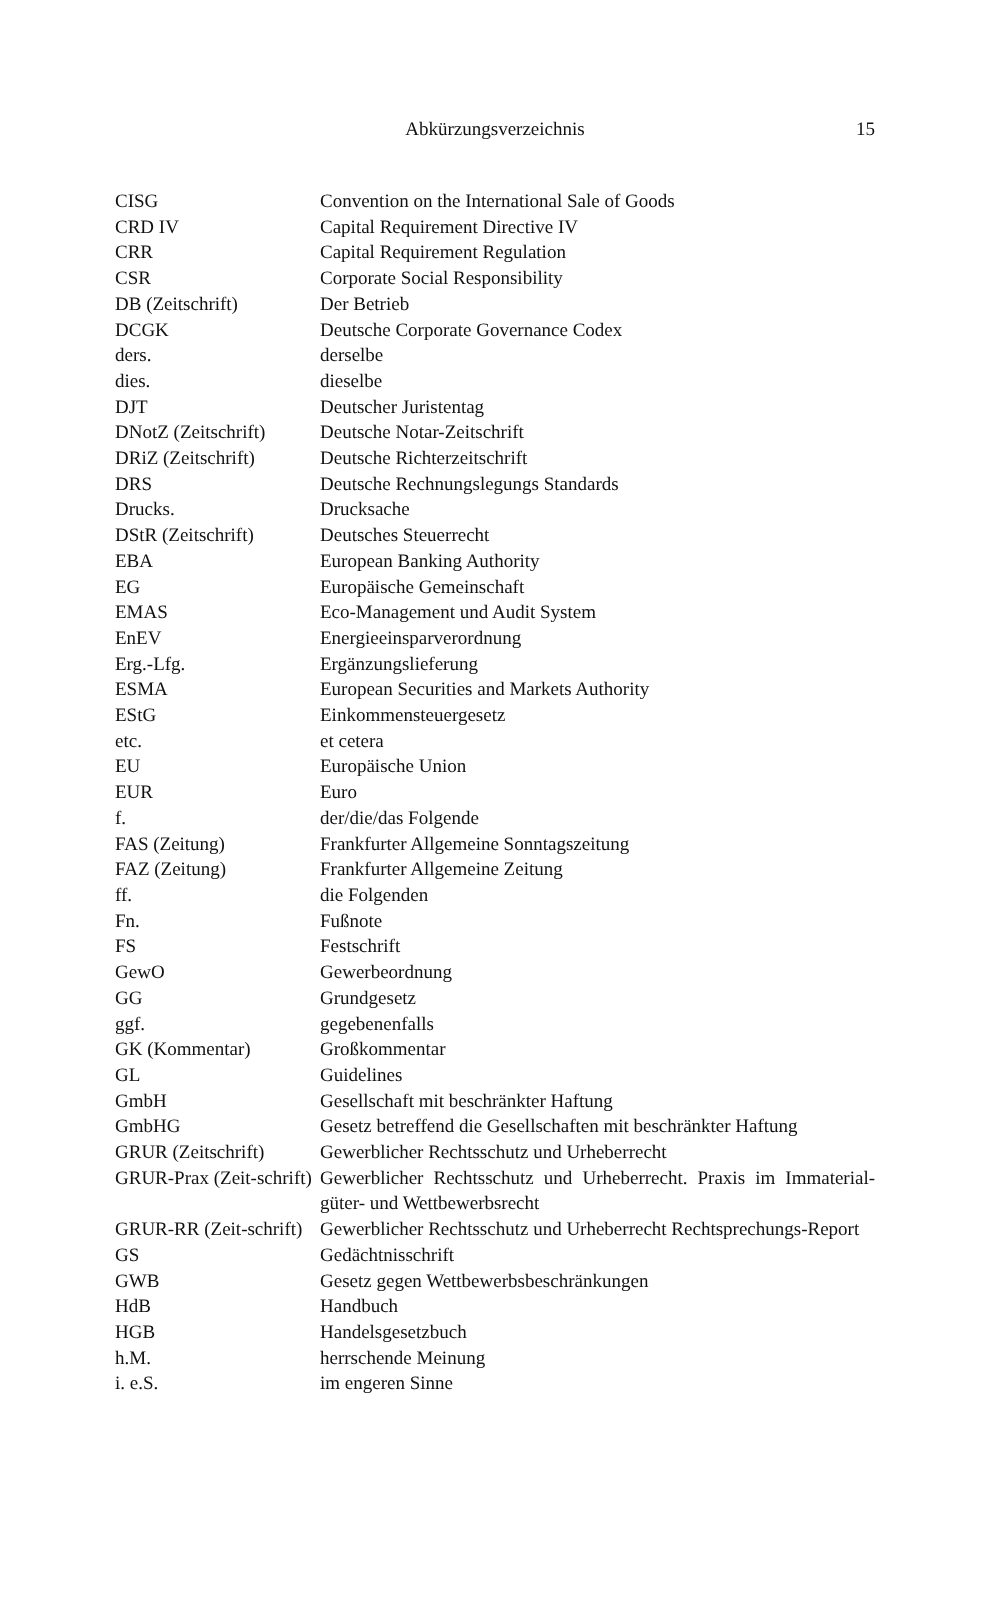Abkürzungsverzeichnis
15
| CISG | Convention on the International Sale of Goods |
| CRD IV | Capital Requirement Directive IV |
| CRR | Capital Requirement Regulation |
| CSR | Corporate Social Responsibility |
| DB (Zeitschrift) | Der Betrieb |
| DCGK | Deutsche Corporate Governance Codex |
| ders. | derselbe |
| dies. | dieselbe |
| DJT | Deutscher Juristentag |
| DNotZ (Zeitschrift) | Deutsche Notar-Zeitschrift |
| DRiZ (Zeitschrift) | Deutsche Richterzeitschrift |
| DRS | Deutsche Rechnungslegungs Standards |
| Drucks. | Drucksache |
| DStR (Zeitschrift) | Deutsches Steuerrecht |
| EBA | European Banking Authority |
| EG | Europäische Gemeinschaft |
| EMAS | Eco-Management und Audit System |
| EnEV | Energieeinsparverordnung |
| Erg.-Lfg. | Ergänzungslieferung |
| ESMA | European Securities and Markets Authority |
| EStG | Einkommensteuergesetz |
| etc. | et cetera |
| EU | Europäische Union |
| EUR | Euro |
| f. | der/die/das Folgende |
| FAS (Zeitung) | Frankfurter Allgemeine Sonntagszeitung |
| FAZ (Zeitung) | Frankfurter Allgemeine Zeitung |
| ff. | die Folgenden |
| Fn. | Fußnote |
| FS | Festschrift |
| GewO | Gewerbeordnung |
| GG | Grundgesetz |
| ggf. | gegebenenfalls |
| GK (Kommentar) | Großkommentar |
| GL | Guidelines |
| GmbH | Gesellschaft mit beschränkter Haftung |
| GmbHG | Gesetz betreffend die Gesellschaften mit beschränkter Haftung |
| GRUR (Zeitschrift) | Gewerblicher Rechtsschutz und Urheberrecht |
| GRUR-Prax (Zeit-schrift) | Gewerblicher Rechtsschutz und Urheberrecht. Praxis im Immaterial-güter- und Wettbewerbsrecht |
| GRUR-RR (Zeit-schrift) | Gewerblicher Rechtsschutz und Urheberrecht Rechtsprechungs-Report |
| GS | Gedächtnisschrift |
| GWB | Gesetz gegen Wettbewerbsbeschränkungen |
| HdB | Handbuch |
| HGB | Handelsgesetzbuch |
| h.M. | herrschende Meinung |
| i. e.S. | im engeren Sinne |